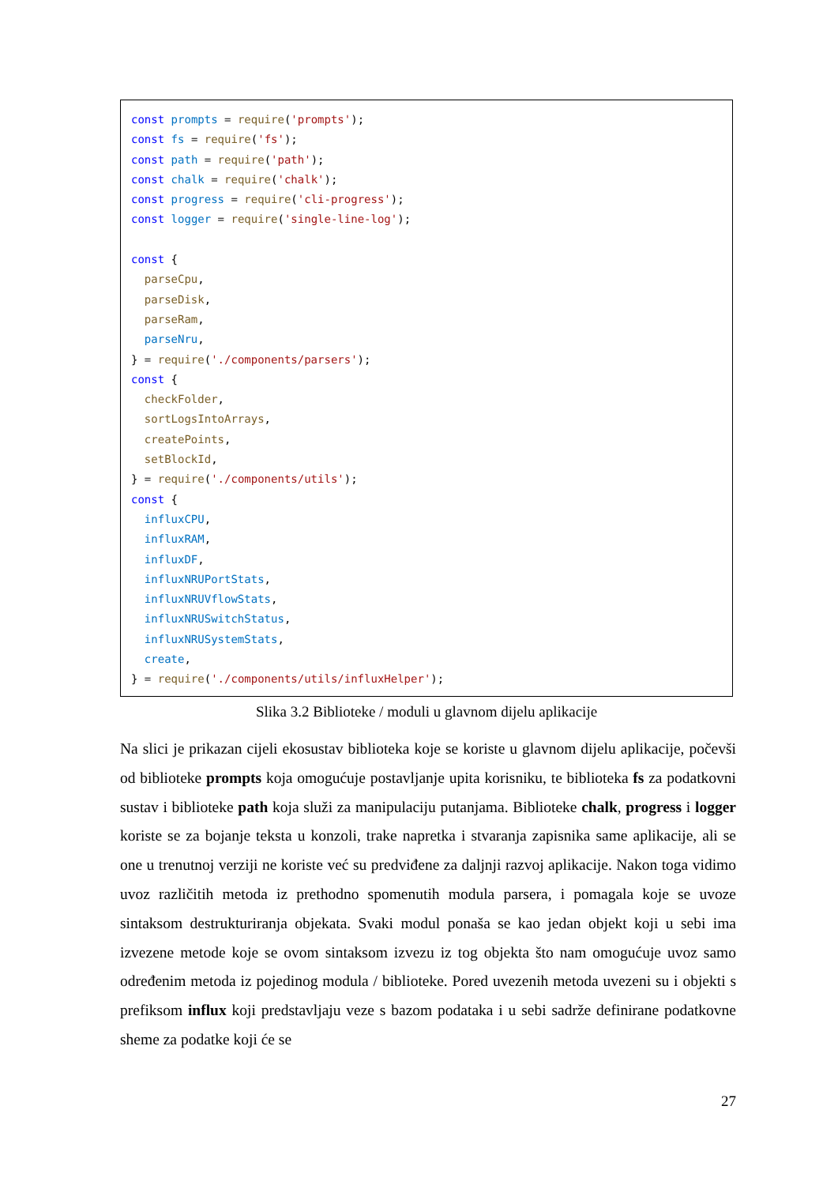const prompts = require('prompts');
const fs = require('fs');
const path = require('path');
const chalk = require('chalk');
const progress = require('cli-progress');
const logger = require('single-line-log');

const {
  parseCpu,
  parseDisk,
  parseRam,
  parseNru,
} = require('./components/parsers');
const {
  checkFolder,
  sortLogsIntoArrays,
  createPoints,
  setBlockId,
} = require('./components/utils');
const {
  influxCPU,
  influxRAM,
  influxDF,
  influxNRUPortStats,
  influxNRUVflowStats,
  influxNRUSwitchStatus,
  influxNRUSystemStats,
  create,
} = require('./components/utils/influxHelper');
Slika 3.2 Biblioteke / moduli u glavnom dijelu aplikacije
Na slici je prikazan cijeli ekosustav biblioteka koje se koriste u glavnom dijelu aplikacije, počevši od biblioteke prompts koja omogućuje postavljanje upita korisniku, te biblioteka fs za podatkovni sustav i biblioteke path koja služi za manipulaciju putanjama. Biblioteke chalk, progress i logger koriste se za bojanje teksta u konzoli, trake napretka i stvaranja zapisnika same aplikacije, ali se one u trenutnoj verziji ne koriste već su predviđene za daljnji razvoj aplikacije. Nakon toga vidimo uvoz različitih metoda iz prethodno spomenutih modula parsera, i pomagala koje se uvoze sintaksom destrukturiranja objekata. Svaki modul ponaša se kao jedan objekt koji u sebi ima izvezene metode koje se ovom sintaksom izvezu iz tog objekta što nam omogućuje uvoz samo određenim metoda iz pojedinog modula / biblioteke. Pored uvezenih metoda uvezeni su i objekti s prefiksom influx koji predstavljaju veze s bazom podataka i u sebi sadrže definirane podatkovne sheme za podatke koji će se
27